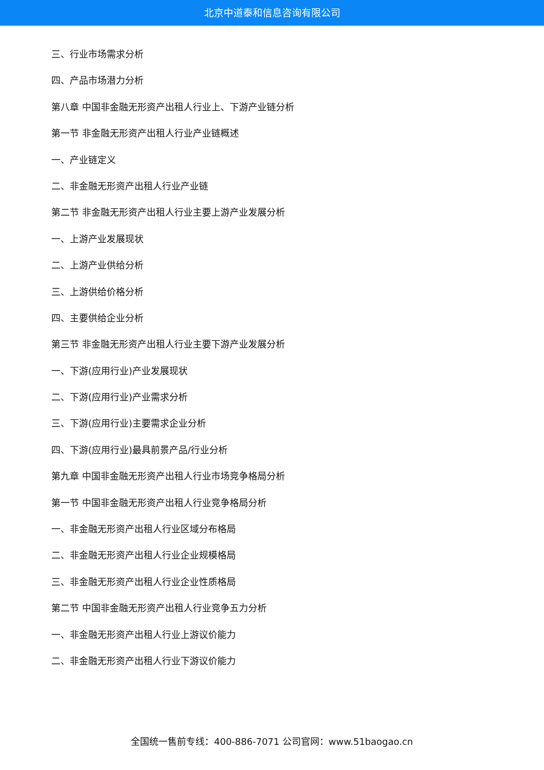北京中道泰和信息咨询有限公司
三、行业市场需求分析
四、产品市场潜力分析
第八章 中国非金融无形资产出租人行业上、下游产业链分析
第一节 非金融无形资产出租人行业产业链概述
一、产业链定义
二、非金融无形资产出租人行业产业链
第二节 非金融无形资产出租人行业主要上游产业发展分析
一、上游产业发展现状
二、上游产业供给分析
三、上游供给价格分析
四、主要供给企业分析
第三节 非金融无形资产出租人行业主要下游产业发展分析
一、下游(应用行业)产业发展现状
二、下游(应用行业)产业需求分析
三、下游(应用行业)主要需求企业分析
四、下游(应用行业)最具前景产品/行业分析
第九章 中国非金融无形资产出租人行业市场竞争格局分析
第一节 中国非金融无形资产出租人行业竞争格局分析
一、非金融无形资产出租人行业区域分布格局
二、非金融无形资产出租人行业企业规模格局
三、非金融无形资产出租人行业企业性质格局
第二节 中国非金融无形资产出租人行业竞争五力分析
一、非金融无形资产出租人行业上游议价能力
二、非金融无形资产出租人行业下游议价能力
全国统一售前专线：400-886-7071 公司官网：www.51baogao.cn